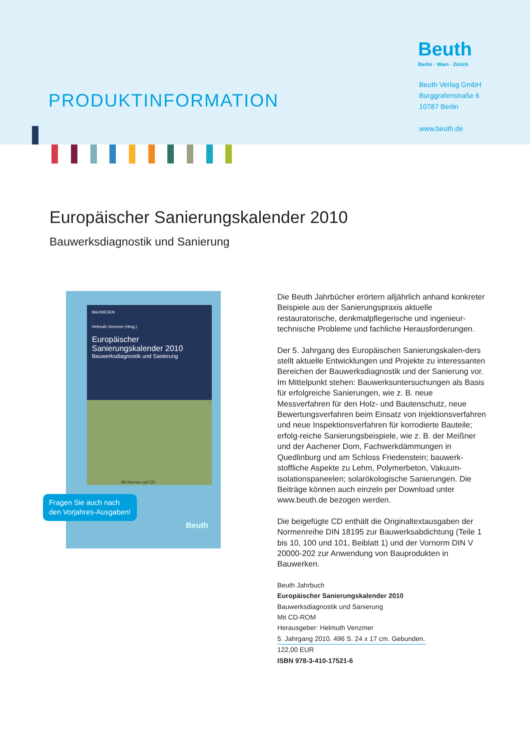PRODUKTINFORMATION
Beuth
Berlin · Wien · Zürich
Beuth Verlag GmbH
Burggrafenstraße 6
10787 Berlin
www.beuth.de
Europäischer Sanierungskalender 2010
Bauwerksdiagnostik und Sanierung
BAUWESEN
Helmuth Venzmer (Hrsg.)
Europäischer Sanierungskalender 2010
Bauwerksdiagnostik und Sanierung
Mit Normen auf CD
Beuth
Fragen Sie auch nach
den Vorjahres-Ausgaben!
Die Beuth Jahrbücher erörtern alljährlich anhand konkreter Beispiele aus der Sanierungspraxis aktuelle restauratorische, denkmalpflegerische und ingenieur-technische Probleme und fachliche Herausforderungen.
Der 5. Jahrgang des Europäischen Sanierungskalen-ders stellt aktuelle Entwicklungen und Projekte zu interessanten Bereichen der Bauwerksdiagnostik und der Sanierung vor. Im Mittelpunkt stehen: Bauwerksuntersuchungen als Basis für erfolgreiche Sanierungen, wie z. B. neue Messverfahren für den Holz- und Bautenschutz, neue Bewertungsverfahren beim Einsatz von Injektionsverfahren und neue Inspektionsverfahren für korrodierte Bauteile; erfolg-reiche Sanierungsbeispiele, wie z. B. der Meißner und der Aachener Dom, Fachwerkdämmungen in Quedlinburg und am Schloss Friedenstein; bauwerk-stoffliche Aspekte zu Lehm, Polymerbeton, Vakuum-isolationspaneelen; solarökologische Sanierungen. Die Beiträge können auch einzeln per Download unter www.beuth.de bezogen werden.
Die beigefügte CD enthält die Originaltextausgaben der Normenreihe DIN 18195 zur Bauwerksabdichtung (Teile 1 bis 10, 100 und 101, Beiblatt 1) und der Vornorm DIN V 20000-202 zur Anwendung von Bauprodukten in Bauwerken.
Beuth Jahrbuch
Europäischer Sanierungskalender 2010
Bauwerksdiagnostik und Sanierung
Mit CD-ROM
Herausgeber: Helmuth Venzmer
5. Jahrgang 2010. 496 S. 24 x 17 cm. Gebunden.
122,00 EUR
ISBN 978-3-410-17521-6